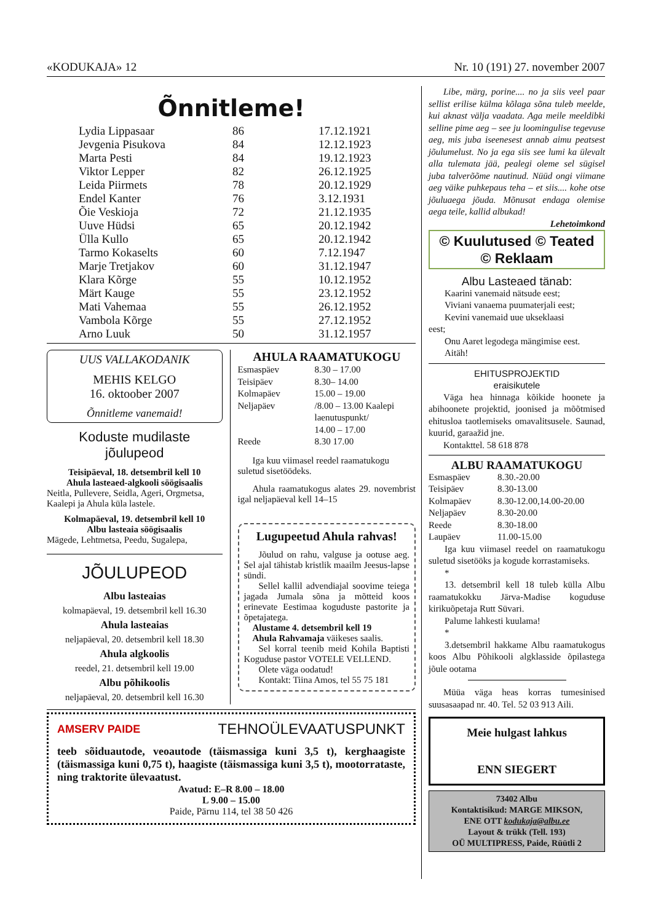«KODUKAJA» 12 Nr. 10 (191) 27. november 2007
Õnnitleme!
| Lydia Lippasaar | 86 | 17.12.1921 |
| Jevgenia Pisukova | 84 | 12.12.1923 |
| Marta Pesti | 84 | 19.12.1923 |
| Viktor Lepper | 82 | 26.12.1925 |
| Leida Piirmets | 78 | 20.12.1929 |
| Endel Kanter | 76 | 3.12.1931 |
| Õie Veskioja | 72 | 21.12.1935 |
| Uuve Hüdsi | 65 | 20.12.1942 |
| Ülla Kullo | 65 | 20.12.1942 |
| Tarmo Kokaselts | 60 | 7.12.1947 |
| Marje Tretjakov | 60 | 31.12.1947 |
| Klara Kõrge | 55 | 10.12.1952 |
| Märt Kauge | 55 | 23.12.1952 |
| Mati Vahemaa | 55 | 26.12.1952 |
| Vambola Kõrge | 55 | 27.12.1952 |
| Arno Luuk | 50 | 31.12.1957 |
UUS VALLAKODANIK
MEHIS KELGO
16. oktoober 2007
Õnnitleme vanemaid!
Koduste mudilaste
jõulupeod
Teisipäeval, 18. detsembril kell 10
Ahula lasteaed-algkooli söögisaalis
Neitla, Pullevere, Seidla, Ageri, Org­metsa, Kaalepi ja Ahula küla lastele.
Kolmapäeval, 19. detsembril kell 10
Albu lasteaia söögisaalis
Mägede, Lehtmetsa, Peedu, Sugalepa,
JÕULUPEOD
Albu lasteaias
kolmapäeval, 19. detsembril kell 16.30
Ahula lasteaias
neljapäeval, 20. detsembril kell 18.30
Ahula algkoolis
reedel, 21. detsembril kell 19.00
Albu põhikoolis
neljapäeval, 20. detsembril kell 16.30
AHULA RAAMATUKOGU
| Esmaspäev | 8.30 – 17.00 |
| Teisipäev | 8.30– 14.00 |
| Kolmapäev | 15.00 – 19.00 |
| Neljapäev | /8.00 – 13.00 Kaalepi laenutuspunkt/ 14.00 – 17.00 |
| Reede | 8.30 17.00 |
Iga kuu viimasel reedel raamatukogu suletud sisetöödeks.
Ahula raamatukogus alates 29. no­vembrist igal neljapäeval kell 14–15
Lugupeetud Ahula rahvas!
Jõulud on rahu, valguse ja ootuse aeg. Sel ajal tähistab kristlik maailm Jeesus-lapse sündi.
Sellel kallil advendiajal soovime teiega jagada Jumala sõna ja mõtteid koos erinevate Eestimaa koguduste pastorite ja õpetajatega.
Alustame 4. detsembril kell 19
Ahula Rahvamaja väikeses saalis.
Sel korral teenib meid Kohila Bap­tisti Koguduse pastor VOTELE VELLEND.
Olete väga oodatud!
Kontakt: Tiina Amos, tel 55 75 181
AMSERV PAIDE TEHNOÜLEVAATUSPUNKT
teeb sõiduautode, veoautode (täismassiga kuni 3,5 t), kerghaagiste (täismassiga kuni 0,75 t), haagiste (täismassiga kuni 3,5 t), mootorrataste, ning traktorite ülevaatust.
Avatud: E–R 8.00 – 18.00
L 9.00 – 15.00
Paide, Pärnu 114, tel 38 50 426
Libe, märg, porine.... no ja siis veel paar sellist erilise külma kõlaga sõna tuleb meelde, kui aknast välja vaadata. Aga meile meeldibki selline pime aeg – see ju loomingulise tegevuse aeg, mis juba iseenesest annab aimu peatsest jõulumelust. No ja ega siis see lumi ka ülevalt alla tulemata jää, pealegi oleme sel sügisel juba talverõõme nautinud. Nüüd ongi viimane aeg väike puhkepaus teha – et siis.... kohe otse jõuluaega jõuda. Mõnusat endaga olemise aega teile, kallid albukad!
Lehetoimkond
© Kuulutused © Teated
© Reklaam
Albu Lasteaed tänab:
Kaarini vanemaid nätsude eest;
Viviani vanaema puumaterjali eest;
Kevini vanemaid uue ukseklaasi
eest;
Onu Aaret legodega mängimise eest.
Aitäh!
EHITUSPROJEKTID
eraisikutele
Väga hea hinnaga kõikide hoonete ja abihoonete projektid, joonised ja mõõt­mised ehitusloa taotlemiseks omavalit­susele. Saunad, kuurid, garaažid jne.
Kontakttel. 58 618 878
ALBU RAAMATUKOGU
| Esmaspäev | 8.30.-20.00 |
| Teisipäev | 8.30-13.00 |
| Kolmapäev | 8.30-12.00,14.00-20.00 |
| Neljapäev | 8.30-20.00 |
| Reede | 8.30-18.00 |
| Laupäev | 11.00-15.00 |
Iga kuu viimasel reedel on raama­tukogu suletud sisetööks ja kogude korrastamiseks.
*
13. detsembril kell 18 tuleb külla Albu raamatukokku Järva-Madise koguduse kirikuõpetaja Rutt Süvari.
Palume lahkesti kuulama!
*
3.detsembril hakkame Albu raama­tukogus koos Albu Põhikooli algklasside õpilastega jõule ootama
Müüa väga heas korras tumesinised suusasaapad nr. 40. Tel. 52 03 913 Aili.
Meie hulgast lahkus
ENN SIEGERT
73402 Albu
Kontaktisikud: MARGE MIKSON,
ENE OTT kodukaja@albu.ee
Layout & trükk (Tell. 193)
OÜ MULTIPRESS, Paide, Rüütli 2